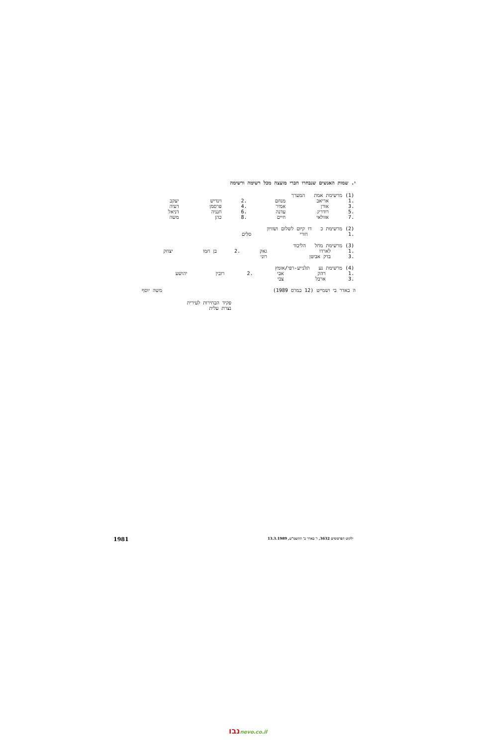י. שמות האנשים שנבחרו חברי מועצה מכל רשימה ורשימה
| (1) מרשימת אמת המערך | | | | | |
| .1 | אריאב | מנחם | .2 | וינדיש | יעקב |
| .3 | אורן | אמיר | .4 | פרסמן | דעיה |
| .5 | רודריג | עדנה | .6 | חנניה | דניאל |
| .7 | אזולאי | חיים | .8 | כהן | משה |
| (2) מרשימת כ דו קיום לשלום ושוויון | | | | | |
| .1 | חורי | סלים | | | |
| (3) מרשימת מחל הליכוד | | | | | |
| .1 | לארדו | גאק | .2 | בן חמו | יצחק |
| .3 | בדק אביטן | רוני | | | |
| (4) מרשימת נע תלנייע-רפי/אומץ | | | | | |
| .1 | רהק | אבי | .2 | רובין | יהושע |
| .3 | ארבל | צבי | | | |
ה באדר בי ושמייט (12 במרס 1989) משה יוסף
פקיד הבחירות לעירית
נצרת עלית
1981 ילקוט הפרסומים 3632, ו' באדר ב' התשמ"ט, 13.3.1989
נבוnevo.co.il